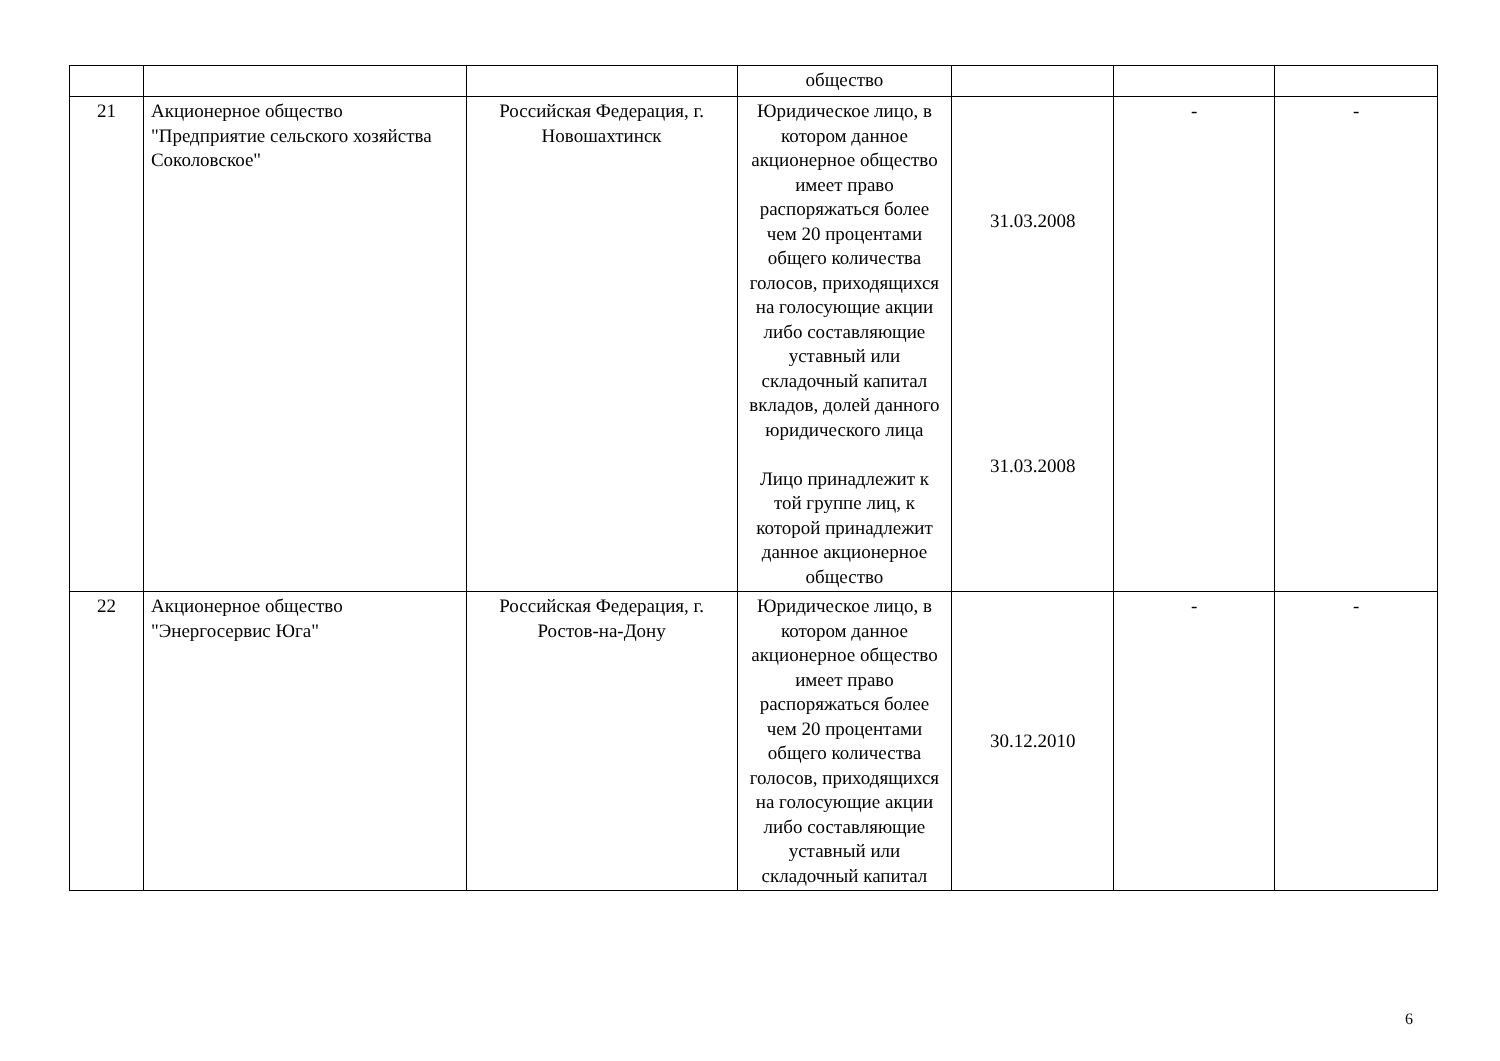| | | | общество | | | |
| 21 | Акционерное общество "Предприятие сельского хозяйства Соколовское" | Российская Федерация, г. Новошахтинск | Юридическое лицо, в котором данное акционерное общество имеет право распоряжаться более чем 20 процентами общего количества голосов, приходящихся на голосующие акции либо составляющие уставный или складочный капитал вкладов, долей данного юридического лица Лицо принадлежит к той группе лиц, к которой принадлежит данное акционерное общество | 31.03.2008 31.03.2008 | - | - |
| 22 | Акционерное общество "Энергосервис Юга" | Российская Федерация, г. Ростов-на-Дону | Юридическое лицо, в котором данное акционерное общество имеет право распоряжаться более чем 20 процентами общего количества голосов, приходящихся на голосующие акции либо составляющие уставный или складочный капитал | 30.12.2010 | - | - |
6